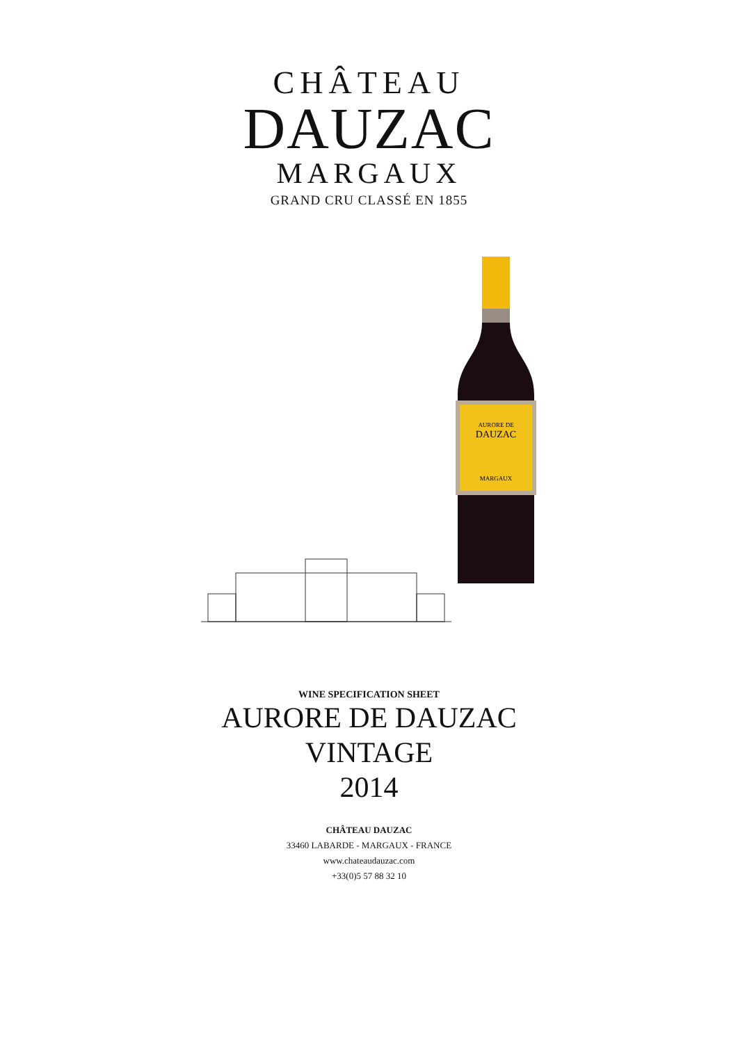CHÂTEAU
DAUZAC
MARGAUX
GRAND CRU CLASSÉ EN 1855
AURORE DE
DAUZAC
MARGAUX
WINE SPECIFICATION SHEET
AURORE DE DAUZAC
VINTAGE
2014
CHÂTEAU DAUZAC
33460 LABARDE - MARGAUX - FRANCE
www.chateaudauzac.com
+33(0)5 57 88 32 10